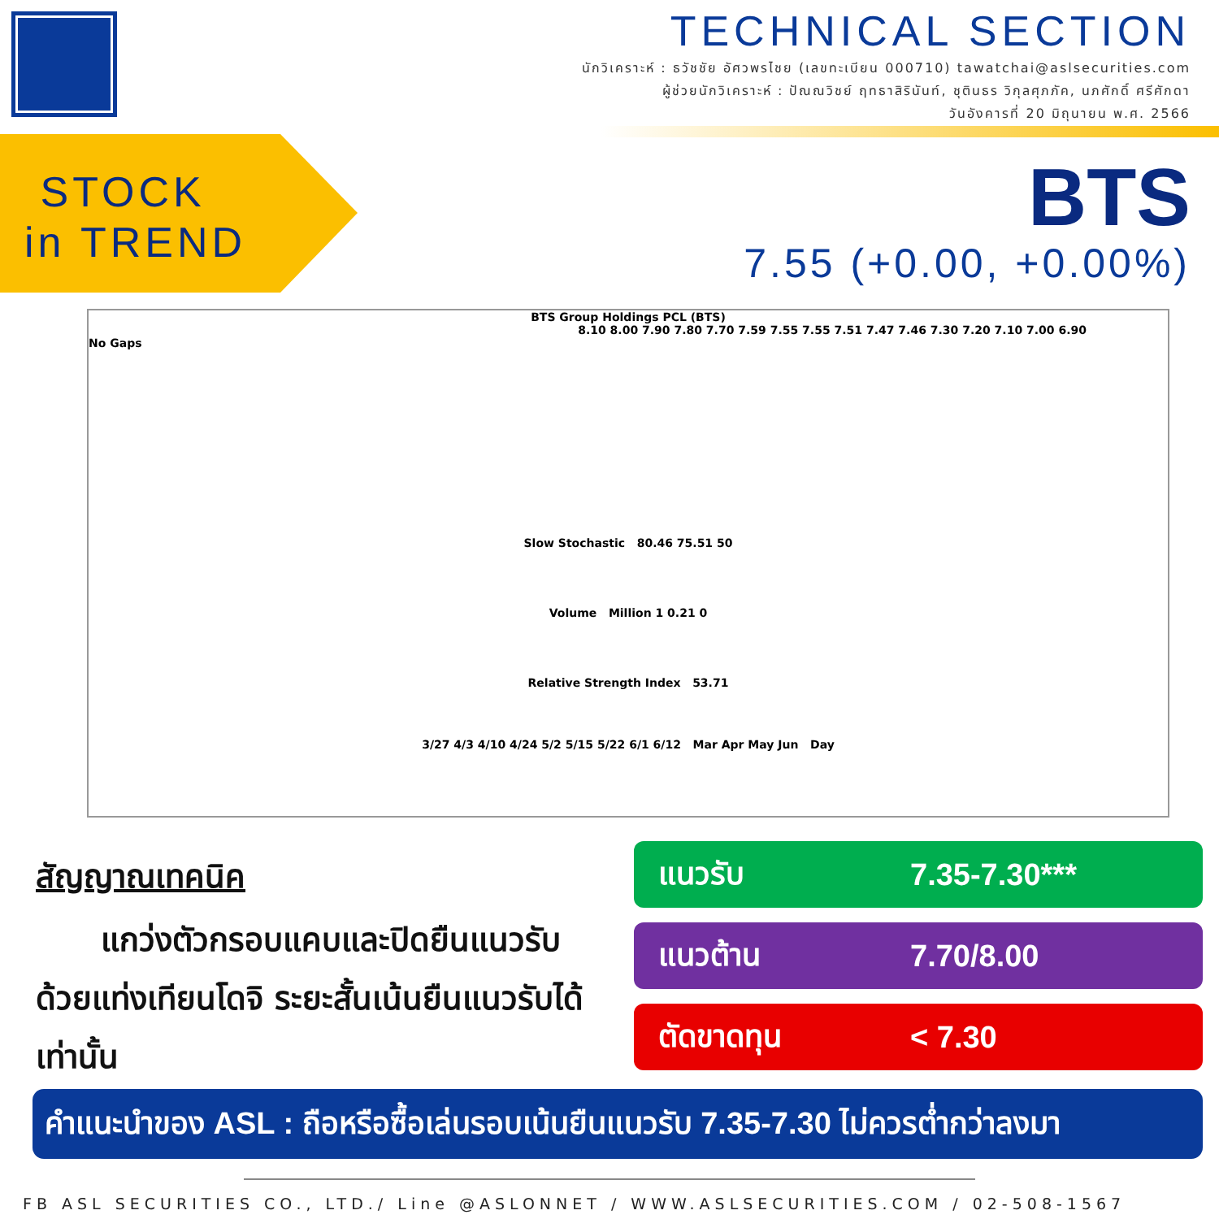TECHNICAL SECTION
นักวิเคราะห์ : ธวัชชัย อัศวพรไชย (เลขทะเบียน 000710) tawatchai@aslsecurities.com
ผู้ช่วยนักวิเคราะห์ : ปัณณวิชย์ ฤทธาสิรินันท์, ชุตินธร วิกุลศุภภัค, นภศักดิ์ ศรีศักดา
วันอังคารที่ 20 มิถุนายน พ.ศ. 2566
STOCK
in TREND
BTS
7.55 (+0.00, +0.00%)
BTS Group Holdings PCL (BTS)
8.10 8.00 7.90 7.80 7.70 7.59 7.55 7.55 7.51 7.47 7.46 7.30 7.20 7.10 7.00 6.90
No Gaps
Slow Stochastic 80.46 75.51 50
Volume Million 1 0.21 0
Relative Strength Index 53.71
3/27 4/3 4/10 4/24 5/2 5/15 5/22 6/1 6/12 Mar Apr May Jun Day
สัญญาณเทคนิค
แกว่งตัวกรอบแคบและปิดยืนแนวรับด้วยแท่งเทียนโดจิ ระยะสั้นเน้นยืนแนวรับได้เท่านั้น
แนวรับ 7.35-7.30***
แนวต้าน 7.70/8.00
ตัดขาดทุน < 7.30
คำแนะนำของ ASL : ถือหรือซื้อเล่นรอบเน้นยืนแนวรับ 7.35-7.30 ไม่ควรต่ำกว่าลงมา
FB ASL SECURITIES CO., LTD./ Line @ASLONNET / WWW.ASLSECURITIES.COM / 02-508-1567